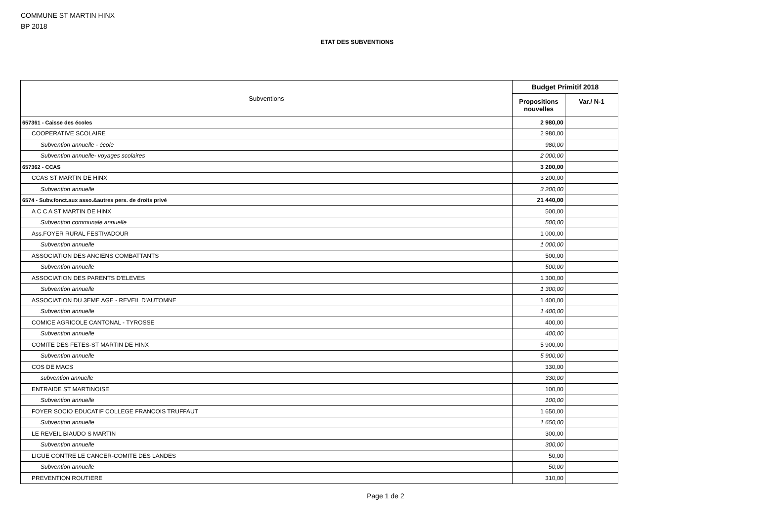COMMUNE ST MARTIN HINX
BP 2018
ETAT DES SUBVENTIONS
| Subventions | Budget Primitif 2018 | |
| --- | --- | --- |
| | Propositions nouvelles | Var./ N-1 |
| 657361 - Caisse des écoles | 2 980,00 | |
| COOPERATIVE SCOLAIRE | 2 980,00 | |
| Subvention annuelle - école | 980,00 | |
| Subvention annuelle- voyages scolaires | 2 000,00 | |
| 657362 - CCAS | 3 200,00 | |
| CCAS ST MARTIN DE HINX | 3 200,00 | |
| Subvention annuelle | 3 200,00 | |
| 6574 - Subv.fonct.aux asso.&autres pers. de droits privé | 21 440,00 | |
| A C C A ST MARTIN DE HINX | 500,00 | |
| Subvention communale annuelle | 500,00 | |
| Ass.FOYER RURAL FESTIVADOUR | 1 000,00 | |
| Subvention annuelle | 1 000,00 | |
| ASSOCIATION DES ANCIENS COMBATTANTS | 500,00 | |
| Subvention annuelle | 500,00 | |
| ASSOCIATION DES PARENTS D'ELEVES | 1 300,00 | |
| Subvention annuelle | 1 300,00 | |
| ASSOCIATION DU 3EME AGE - REVEIL D'AUTOMNE | 1 400,00 | |
| Subvention annuelle | 1 400,00 | |
| COMICE AGRICOLE CANTONAL - TYROSSE | 400,00 | |
| Subvention annuelle | 400,00 | |
| COMITE DES FETES-ST MARTIN DE HINX | 5 900,00 | |
| Subvention annuelle | 5 900,00 | |
| COS DE MACS | 330,00 | |
| subvention annuelle | 330,00 | |
| ENTRAIDE ST MARTINOISE | 100,00 | |
| Subvention annuelle | 100,00 | |
| FOYER SOCIO EDUCATIF COLLEGE FRANCOIS TRUFFAUT | 1 650,00 | |
| Subvention annuelle | 1 650,00 | |
| LE REVEIL BIAUDO S MARTIN | 300,00 | |
| Subvention annuelle | 300,00 | |
| LIGUE CONTRE LE CANCER-COMITE DES LANDES | 50,00 | |
| Subvention annuelle | 50,00 | |
| PREVENTION ROUTIERE | 310,00 | |
Page 1 de 2